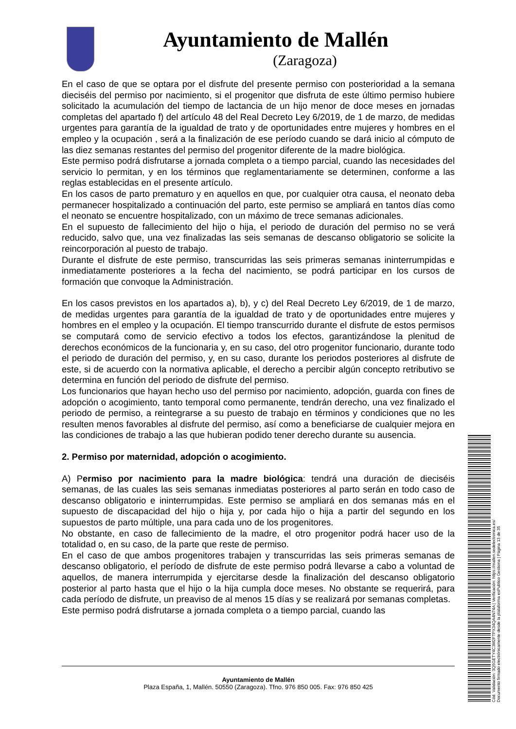Ayuntamiento de Mallén
(Zaragoza)
En el caso de que se optara por el disfrute del presente permiso con posterioridad a la semana dieciséis del permiso por nacimiento, si el progenitor que disfruta de este último permiso hubiere solicitado la acumulación del tiempo de lactancia de un hijo menor de doce meses en jornadas completas del apartado f) del artículo 48 del Real Decreto Ley 6/2019, de 1 de marzo, de medidas urgentes para garantía de la igualdad de trato y de oportunidades entre mujeres y hombres en el empleo y la ocupación , será a la finalización de ese período cuando se dará inicio al cómputo de las diez semanas restantes del permiso del progenitor diferente de la madre biológica.
Este permiso podrá disfrutarse a jornada completa o a tiempo parcial, cuando las necesidades del servicio lo permitan, y en los términos que reglamentariamente se determinen, conforme a las reglas establecidas en el presente artículo.
En los casos de parto prematuro y en aquellos en que, por cualquier otra causa, el neonato deba permanecer hospitalizado a continuación del parto, este permiso se ampliará en tantos días como el neonato se encuentre hospitalizado, con un máximo de trece semanas adicionales.
En el supuesto de fallecimiento del hijo o hija, el periodo de duración del permiso no se verá reducido, salvo que, una vez finalizadas las seis semanas de descanso obligatorio se solicite la reincorporación al puesto de trabajo.
Durante el disfrute de este permiso, transcurridas las seis primeras semanas ininterrumpidas e inmediatamente posteriores a la fecha del nacimiento, se podrá participar en los cursos de formación que convoque la Administración.
En los casos previstos en los apartados a), b), y c) del Real Decreto Ley 6/2019, de 1 de marzo, de medidas urgentes para garantía de la igualdad de trato y de oportunidades entre mujeres y hombres en el empleo y la ocupación. El tiempo transcurrido durante el disfrute de estos permisos se computará como de servicio efectivo a todos los efectos, garantizándose la plenitud de derechos económicos de la funcionaria y, en su caso, del otro progenitor funcionario, durante todo el periodo de duración del permiso, y, en su caso, durante los periodos posteriores al disfrute de este, si de acuerdo con la normativa aplicable, el derecho a percibir algún concepto retributivo se determina en función del periodo de disfrute del permiso.
Los funcionarios que hayan hecho uso del permiso por nacimiento, adopción, guarda con fines de adopción o acogimiento, tanto temporal como permanente, tendrán derecho, una vez finalizado el periodo de permiso, a reintegrarse a su puesto de trabajo en términos y condiciones que no les resulten menos favorables al disfrute del permiso, así como a beneficiarse de cualquier mejora en las condiciones de trabajo a las que hubieran podido tener derecho durante su ausencia.
2. Permiso por maternidad, adopción o acogimiento.
A) Permiso por nacimiento para la madre biológica: tendrá una duración de dieciséis semanas, de las cuales las seis semanas inmediatas posteriores al parto serán en todo caso de descanso obligatorio e ininterrumpidas. Este permiso se ampliará en dos semanas más en el supuesto de discapacidad del hijo o hija y, por cada hijo o hija a partir del segundo en los supuestos de parto múltiple, una para cada uno de los progenitores.
No obstante, en caso de fallecimiento de la madre, el otro progenitor podrá hacer uso de la totalidad o, en su caso, de la parte que reste de permiso.
En el caso de que ambos progenitores trabajen y transcurridas las seis primeras semanas de descanso obligatorio, el período de disfrute de este permiso podrá llevarse a cabo a voluntad de aquellos, de manera interrumpida y ejercitarse desde la finalización del descanso obligatorio posterior al parto hasta que el hijo o la hija cumpla doce meses. No obstante se requerirá, para cada período de disfrute, un preaviso de al menos 15 días y se realizará por semanas completas.
Este permiso podrá disfrutarse a jornada completa o a tiempo parcial, cuando las
Ayuntamiento de Mallén
Plaza España, 1, Mallén. 50550 (Zaragoza). Tfno. 976 850 005. Fax: 976 850 425
Cód. Validación: 3Q5GETY4C3M2FTPX34QA4N74A | Verificación: https://mallen.sedelectronica.es/
Documento firmado electrónicamente desde la plataforma esPublico Gestiona | Página 13 de 35